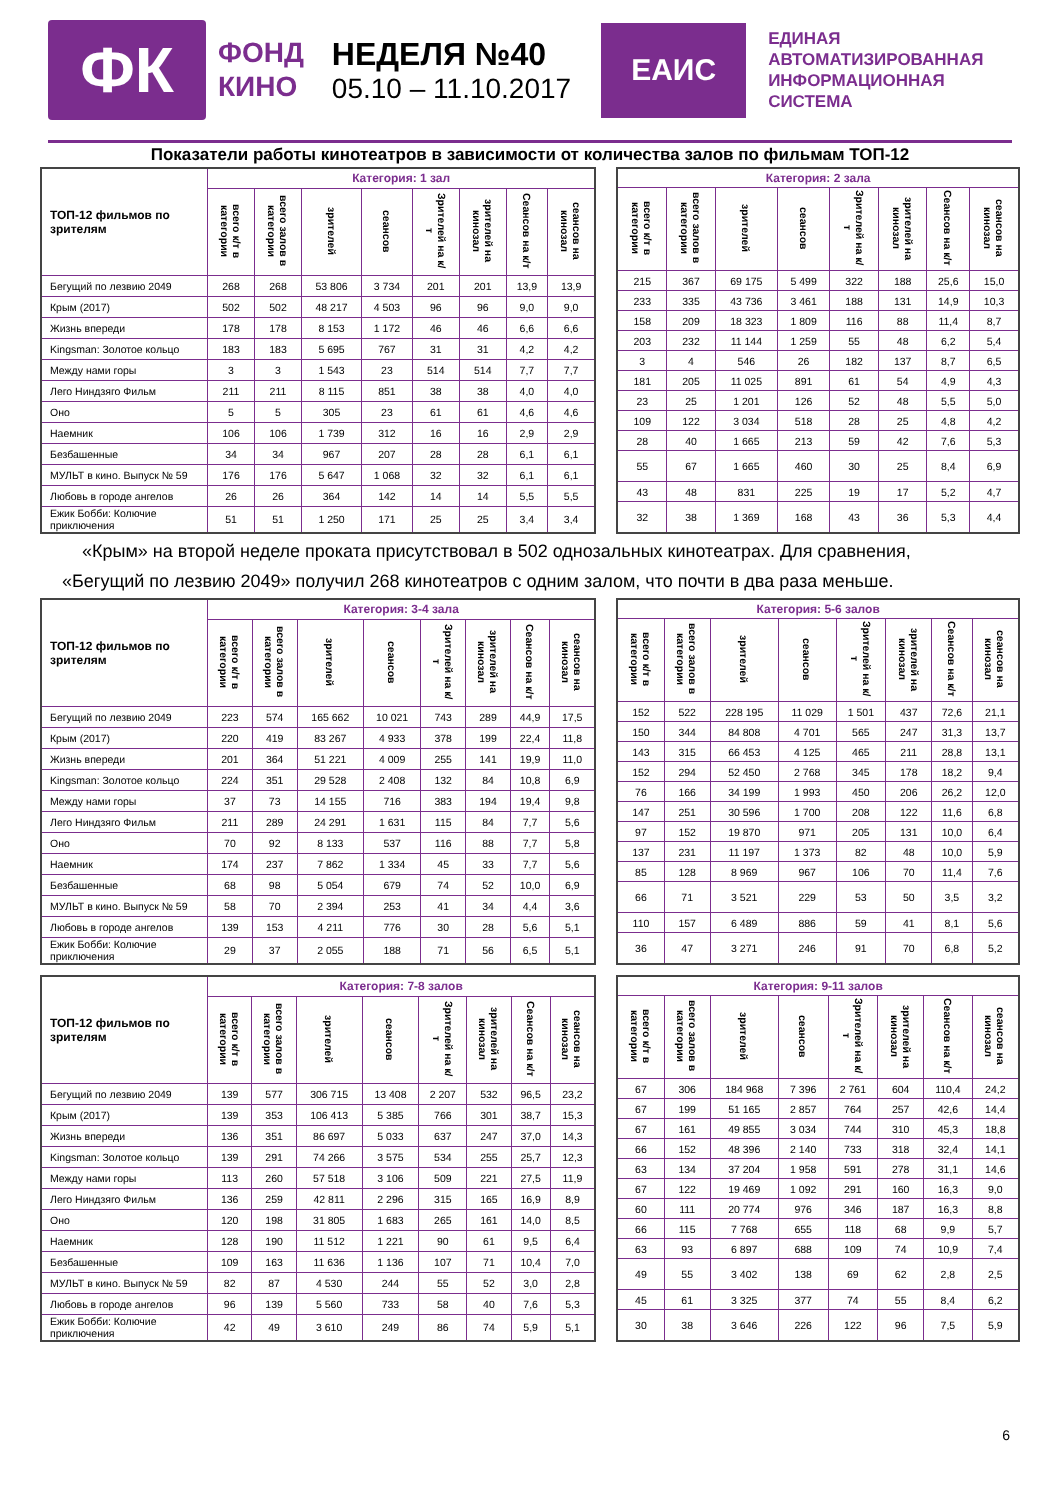ФК
ФОНД
КИНО
НЕДЕЛЯ №40
05.10 – 11.10.2017
ЕАИС
ЕДИНАЯ
АВТОМАТИЗИРОВАННАЯ
ИНФОРМАЦИОННАЯ
СИСТЕМА
Показатели работы кинотеатров в зависимости от количества залов по фильмам ТОП-12
| ТОП-12 фильмов по зрителям | Категория: 1 зал | | | | | | | |
| --- | --- | --- | --- | --- | --- | --- | --- | --- |
| | всего к/т в категории | всего залов в категории | зрителей | сеансов | Зрителей на к/т | зрителей на кинозал | Сеансов на к/т | сеансов на кинозал |
| Бегущий по лезвию 2049 | 268 | 268 | 53 806 | 3 734 | 201 | 201 | 13,9 | 13,9 |
| Крым (2017) | 502 | 502 | 48 217 | 4 503 | 96 | 96 | 9,0 | 9,0 |
| Жизнь впереди | 178 | 178 | 8 153 | 1 172 | 46 | 46 | 6,6 | 6,6 |
| Kingsman: Золотое кольцо | 183 | 183 | 5 695 | 767 | 31 | 31 | 4,2 | 4,2 |
| Между нами горы | 3 | 3 | 1 543 | 23 | 514 | 514 | 7,7 | 7,7 |
| Лего Ниндзяго Фильм | 211 | 211 | 8 115 | 851 | 38 | 38 | 4,0 | 4,0 |
| Оно | 5 | 5 | 305 | 23 | 61 | 61 | 4,6 | 4,6 |
| Наемник | 106 | 106 | 1 739 | 312 | 16 | 16 | 2,9 | 2,9 |
| Безбашенные | 34 | 34 | 967 | 207 | 28 | 28 | 6,1 | 6,1 |
| МУЛЬТ в кино. Выпуск № 59 | 176 | 176 | 5 647 | 1 068 | 32 | 32 | 6,1 | 6,1 |
| Любовь в городе ангелов | 26 | 26 | 364 | 142 | 14 | 14 | 5,5 | 5,5 |
| Ежик Бобби: Колючие приключения | 51 | 51 | 1 250 | 171 | 25 | 25 | 3,4 | 3,4 |
| Категория: 2 зала | | | | | | | |
| --- | --- | --- | --- | --- | --- | --- | --- |
| всего к/т в категории | всего залов в категории | зрителей | сеансов | Зрителей на к/т | зрителей на кинозал | Сеансов на к/т | сеансов на кинозал |
| 215 | 367 | 69 175 | 5 499 | 322 | 188 | 25,6 | 15,0 |
| 233 | 335 | 43 736 | 3 461 | 188 | 131 | 14,9 | 10,3 |
| 158 | 209 | 18 323 | 1 809 | 116 | 88 | 11,4 | 8,7 |
| 203 | 232 | 11 144 | 1 259 | 55 | 48 | 6,2 | 5,4 |
| 3 | 4 | 546 | 26 | 182 | 137 | 8,7 | 6,5 |
| 181 | 205 | 11 025 | 891 | 61 | 54 | 4,9 | 4,3 |
| 23 | 25 | 1 201 | 126 | 52 | 48 | 5,5 | 5,0 |
| 109 | 122 | 3 034 | 518 | 28 | 25 | 4,8 | 4,2 |
| 28 | 40 | 1 665 | 213 | 59 | 42 | 7,6 | 5,3 |
| 55 | 67 | 1 665 | 460 | 30 | 25 | 8,4 | 6,9 |
| 43 | 48 | 831 | 225 | 19 | 17 | 5,2 | 4,7 |
| 32 | 38 | 1 369 | 168 | 43 | 36 | 5,3 | 4,4 |
«Крым» на второй неделе проката присутствовал в 502 однозальных кинотеатрах. Для сравнения, «Бегущий по лезвию 2049» получил 268 кинотеатров с одним залом, что почти в два раза меньше.
| ТОП-12 фильмов по зрителям | Категория: 3-4 зала | | | | | | | |
| --- | --- | --- | --- | --- | --- | --- | --- | --- |
| | всего к/т в категории | всего залов в категории | зрителей | сеансов | Зрителей на к/т | зрителей на кинозал | Сеансов на к/т | сеансов на кинозал |
| Бегущий по лезвию 2049 | 223 | 574 | 165 662 | 10 021 | 743 | 289 | 44,9 | 17,5 |
| Крым (2017) | 220 | 419 | 83 267 | 4 933 | 378 | 199 | 22,4 | 11,8 |
| Жизнь впереди | 201 | 364 | 51 221 | 4 009 | 255 | 141 | 19,9 | 11,0 |
| Kingsman: Золотое кольцо | 224 | 351 | 29 528 | 2 408 | 132 | 84 | 10,8 | 6,9 |
| Между нами горы | 37 | 73 | 14 155 | 716 | 383 | 194 | 19,4 | 9,8 |
| Лего Ниндзяго Фильм | 211 | 289 | 24 291 | 1 631 | 115 | 84 | 7,7 | 5,6 |
| Оно | 70 | 92 | 8 133 | 537 | 116 | 88 | 7,7 | 5,8 |
| Наемник | 174 | 237 | 7 862 | 1 334 | 45 | 33 | 7,7 | 5,6 |
| Безбашенные | 68 | 98 | 5 054 | 679 | 74 | 52 | 10,0 | 6,9 |
| МУЛЬТ в кино. Выпуск № 59 | 58 | 70 | 2 394 | 253 | 41 | 34 | 4,4 | 3,6 |
| Любовь в городе ангелов | 139 | 153 | 4 211 | 776 | 30 | 28 | 5,6 | 5,1 |
| Ежик Бобби: Колючие приключения | 29 | 37 | 2 055 | 188 | 71 | 56 | 6,5 | 5,1 |
| Категория: 5-6 залов | | | | | | | |
| --- | --- | --- | --- | --- | --- | --- | --- |
| всего к/т в категории | всего залов в категории | зрителей | сеансов | Зрителей на к/т | зрителей на кинозал | Сеансов на к/т | сеансов на кинозал |
| 152 | 522 | 228 195 | 11 029 | 1 501 | 437 | 72,6 | 21,1 |
| 150 | 344 | 84 808 | 4 701 | 565 | 247 | 31,3 | 13,7 |
| 143 | 315 | 66 453 | 4 125 | 465 | 211 | 28,8 | 13,1 |
| 152 | 294 | 52 450 | 2 768 | 345 | 178 | 18,2 | 9,4 |
| 76 | 166 | 34 199 | 1 993 | 450 | 206 | 26,2 | 12,0 |
| 147 | 251 | 30 596 | 1 700 | 208 | 122 | 11,6 | 6,8 |
| 97 | 152 | 19 870 | 971 | 205 | 131 | 10,0 | 6,4 |
| 137 | 231 | 11 197 | 1 373 | 82 | 48 | 10,0 | 5,9 |
| 85 | 128 | 8 969 | 967 | 106 | 70 | 11,4 | 7,6 |
| 66 | 71 | 3 521 | 229 | 53 | 50 | 3,5 | 3,2 |
| 110 | 157 | 6 489 | 886 | 59 | 41 | 8,1 | 5,6 |
| 36 | 47 | 3 271 | 246 | 91 | 70 | 6,8 | 5,2 |
| ТОП-12 фильмов по зрителям | Категория: 7-8 залов | | | | | | | |
| --- | --- | --- | --- | --- | --- | --- | --- | --- |
| | всего к/т в категории | всего залов в категории | зрителей | сеансов | Зрителей на к/т | зрителей на кинозал | Сеансов на к/т | сеансов на кинозал |
| Бегущий по лезвию 2049 | 139 | 577 | 306 715 | 13 408 | 2 207 | 532 | 96,5 | 23,2 |
| Крым (2017) | 139 | 353 | 106 413 | 5 385 | 766 | 301 | 38,7 | 15,3 |
| Жизнь впереди | 136 | 351 | 86 697 | 5 033 | 637 | 247 | 37,0 | 14,3 |
| Kingsman: Золотое кольцо | 139 | 291 | 74 266 | 3 575 | 534 | 255 | 25,7 | 12,3 |
| Между нами горы | 113 | 260 | 57 518 | 3 106 | 509 | 221 | 27,5 | 11,9 |
| Лего Ниндзяго Фильм | 136 | 259 | 42 811 | 2 296 | 315 | 165 | 16,9 | 8,9 |
| Оно | 120 | 198 | 31 805 | 1 683 | 265 | 161 | 14,0 | 8,5 |
| Наемник | 128 | 190 | 11 512 | 1 221 | 90 | 61 | 9,5 | 6,4 |
| Безбашенные | 109 | 163 | 11 636 | 1 136 | 107 | 71 | 10,4 | 7,0 |
| МУЛЬТ в кино. Выпуск № 59 | 82 | 87 | 4 530 | 244 | 55 | 52 | 3,0 | 2,8 |
| Любовь в городе ангелов | 96 | 139 | 5 560 | 733 | 58 | 40 | 7,6 | 5,3 |
| Ежик Бобби: Колючие приключения | 42 | 49 | 3 610 | 249 | 86 | 74 | 5,9 | 5,1 |
| Категория: 9-11 залов | | | | | | | |
| --- | --- | --- | --- | --- | --- | --- | --- |
| всего к/т в категории | всего залов в категории | зрителей | сеансов | Зрителей на к/т | зрителей на кинозал | Сеансов на к/т | сеансов на кинозал |
| 67 | 306 | 184 968 | 7 396 | 2 761 | 604 | 110,4 | 24,2 |
| 67 | 199 | 51 165 | 2 857 | 764 | 257 | 42,6 | 14,4 |
| 67 | 161 | 49 855 | 3 034 | 744 | 310 | 45,3 | 18,8 |
| 66 | 152 | 48 396 | 2 140 | 733 | 318 | 32,4 | 14,1 |
| 63 | 134 | 37 204 | 1 958 | 591 | 278 | 31,1 | 14,6 |
| 67 | 122 | 19 469 | 1 092 | 291 | 160 | 16,3 | 9,0 |
| 60 | 111 | 20 774 | 976 | 346 | 187 | 16,3 | 8,8 |
| 66 | 115 | 7 768 | 655 | 118 | 68 | 9,9 | 5,7 |
| 63 | 93 | 6 897 | 688 | 109 | 74 | 10,9 | 7,4 |
| 49 | 55 | 3 402 | 138 | 69 | 62 | 2,8 | 2,5 |
| 45 | 61 | 3 325 | 377 | 74 | 55 | 8,4 | 6,2 |
| 30 | 38 | 3 646 | 226 | 122 | 96 | 7,5 | 5,9 |
6